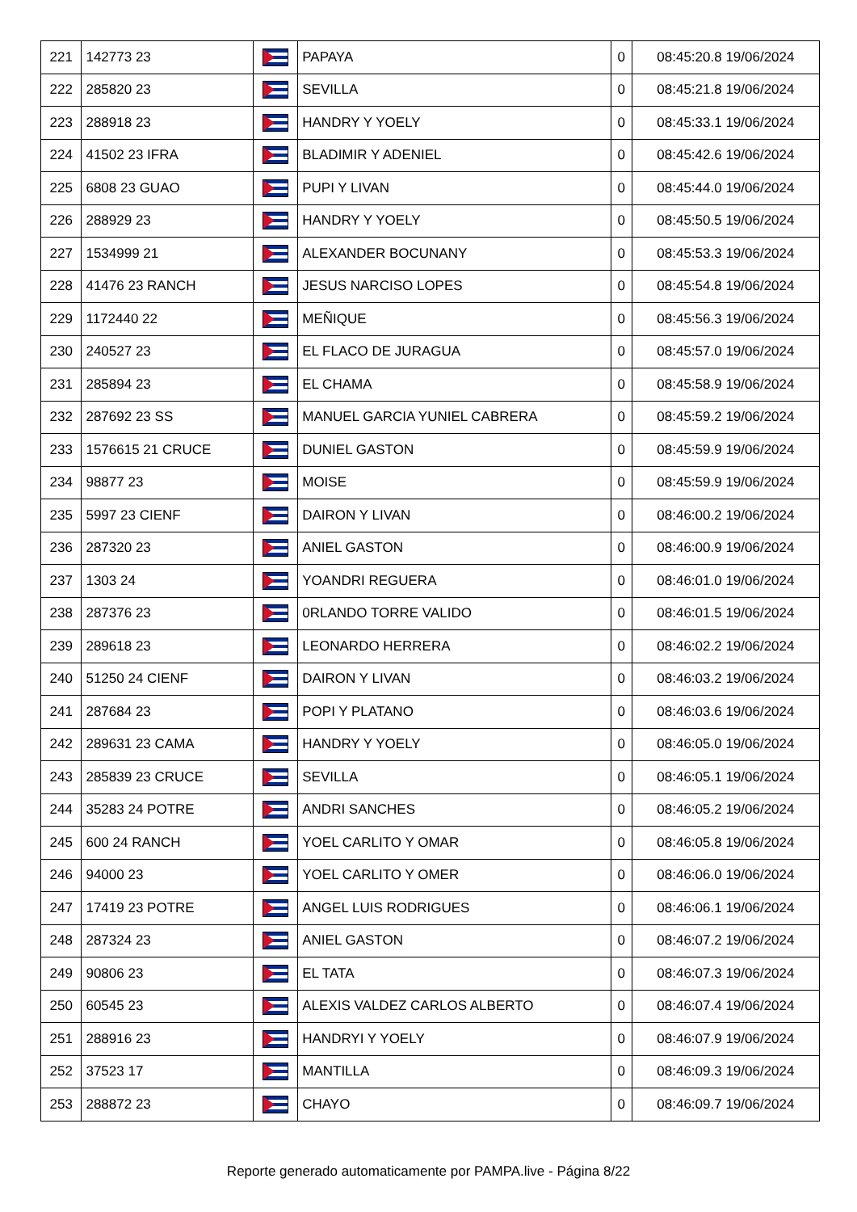| 221 | 142773 23 | | PAPAYA | 0 | 08:45:20.8 19/06/2024 |
| 222 | 285820 23 | | SEVILLA | 0 | 08:45:21.8 19/06/2024 |
| 223 | 288918 23 | | HANDRY Y YOELY | 0 | 08:45:33.1 19/06/2024 |
| 224 | 41502 23 IFRA | | BLADIMIR Y ADENIEL | 0 | 08:45:42.6 19/06/2024 |
| 225 | 6808 23 GUAO | | PUPI Y LIVAN | 0 | 08:45:44.0 19/06/2024 |
| 226 | 288929 23 | | HANDRY Y YOELY | 0 | 08:45:50.5 19/06/2024 |
| 227 | 1534999 21 | | ALEXANDER BOCUNANY | 0 | 08:45:53.3 19/06/2024 |
| 228 | 41476 23 RANCH | | JESUS NARCISO LOPES | 0 | 08:45:54.8 19/06/2024 |
| 229 | 1172440 22 | | MEÑIQUE | 0 | 08:45:56.3 19/06/2024 |
| 230 | 240527 23 | | EL FLACO DE JURAGUA | 0 | 08:45:57.0 19/06/2024 |
| 231 | 285894 23 | | EL CHAMA | 0 | 08:45:58.9 19/06/2024 |
| 232 | 287692 23 SS | | MANUEL GARCIA YUNIEL CABRERA | 0 | 08:45:59.2 19/06/2024 |
| 233 | 1576615 21 CRUCE | | DUNIEL GASTON | 0 | 08:45:59.9 19/06/2024 |
| 234 | 98877 23 | | MOISE | 0 | 08:45:59.9 19/06/2024 |
| 235 | 5997 23 CIENF | | DAIRON Y LIVAN | 0 | 08:46:00.2 19/06/2024 |
| 236 | 287320 23 | | ANIEL GASTON | 0 | 08:46:00.9 19/06/2024 |
| 237 | 1303 24 | | YOANDRI REGUERA | 0 | 08:46:01.0 19/06/2024 |
| 238 | 287376 23 | | 0RLANDO TORRE VALIDO | 0 | 08:46:01.5 19/06/2024 |
| 239 | 289618 23 | | LEONARDO HERRERA | 0 | 08:46:02.2 19/06/2024 |
| 240 | 51250 24 CIENF | | DAIRON Y LIVAN | 0 | 08:46:03.2 19/06/2024 |
| 241 | 287684 23 | | POPI Y PLATANO | 0 | 08:46:03.6 19/06/2024 |
| 242 | 289631 23 CAMA | | HANDRY Y YOELY | 0 | 08:46:05.0 19/06/2024 |
| 243 | 285839 23 CRUCE | | SEVILLA | 0 | 08:46:05.1 19/06/2024 |
| 244 | 35283 24 POTRE | | ANDRI SANCHES | 0 | 08:46:05.2 19/06/2024 |
| 245 | 600 24 RANCH | | YOEL CARLITO Y OMAR | 0 | 08:46:05.8 19/06/2024 |
| 246 | 94000 23 | | YOEL CARLITO Y OMER | 0 | 08:46:06.0 19/06/2024 |
| 247 | 17419 23 POTRE | | ANGEL LUIS RODRIGUES | 0 | 08:46:06.1 19/06/2024 |
| 248 | 287324 23 | | ANIEL GASTON | 0 | 08:46:07.2 19/06/2024 |
| 249 | 90806 23 | | EL TATA | 0 | 08:46:07.3 19/06/2024 |
| 250 | 60545 23 | | ALEXIS VALDEZ CARLOS ALBERTO | 0 | 08:46:07.4 19/06/2024 |
| 251 | 288916 23 | | HANDRYI Y YOELY | 0 | 08:46:07.9 19/06/2024 |
| 252 | 37523 17 | | MANTILLA | 0 | 08:46:09.3 19/06/2024 |
| 253 | 288872 23 | | CHAYO | 0 | 08:46:09.7 19/06/2024 |
Reporte generado automaticamente por PAMPA.live - Página 8/22